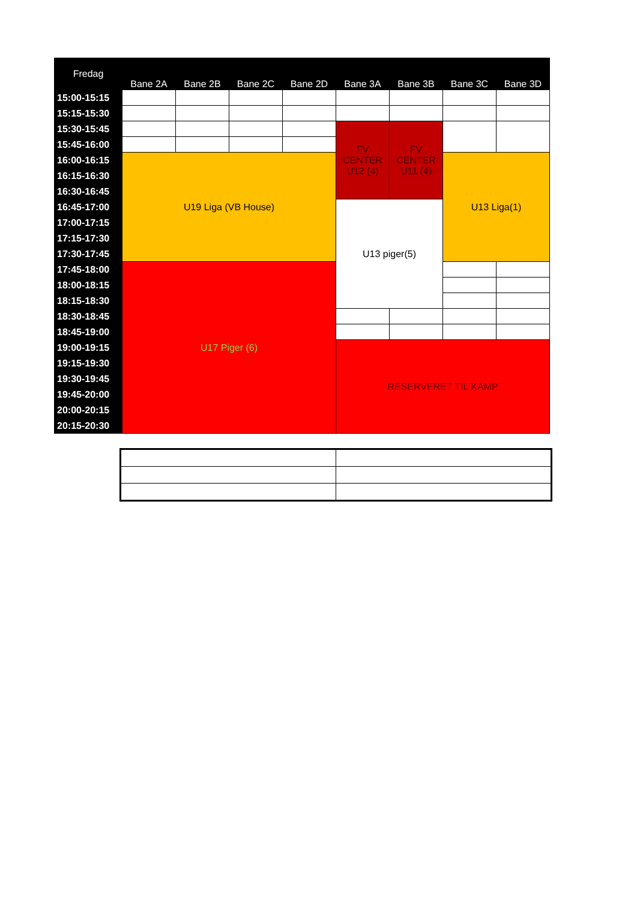| Fredag | Bane 2A | Bane 2B | Bane 2C | Bane 2D | Bane 3A | Bane 3B | Bane 3C | Bane 3D |
| --- | --- | --- | --- | --- | --- | --- | --- | --- |
| 15:00-15:15 | | | | | | | | |
| 15:15-15:30 | | | | | | | | |
| 15:30-15:45 | | | | | FV CENTER U12 (4) | FV CENTER U11 (4) | | |
| 15:45-16:00 | | | | | | | | |
| 16:00-16:15 | U19 Liga (VB House) | | | | | | U13 Liga(1) | |
| 16:15-16:30 | | | | | | | | |
| 16:30-16:45 | | | | | | | | |
| 16:45-17:00 | | | | | U13 piger(5) | | | |
| 17:00-17:15 | | | | | | | | |
| 17:15-17:30 | | | | | | | | |
| 17:30-17:45 | | | | | | | | |
| 17:45-18:00 | U17 Piger (6) | | | | | | | |
| 18:00-18:15 | | | | | | | | |
| 18:15-18:30 | | | | | | | | |
| 18:30-18:45 | | | | | | | | |
| 18:45-19:00 | | | | | | | | |
| 19:00-19:15 | | | | | RESERVERET TIL KAMP | | | |
| 19:15-19:30 | | | | | | | | |
| 19:30-19:45 | | | | | | | | |
| 19:45-20:00 | | | | | | | | |
| 20:00-20:15 | | | | | | | | |
| 20:15-20:30 | | | | | | | | |